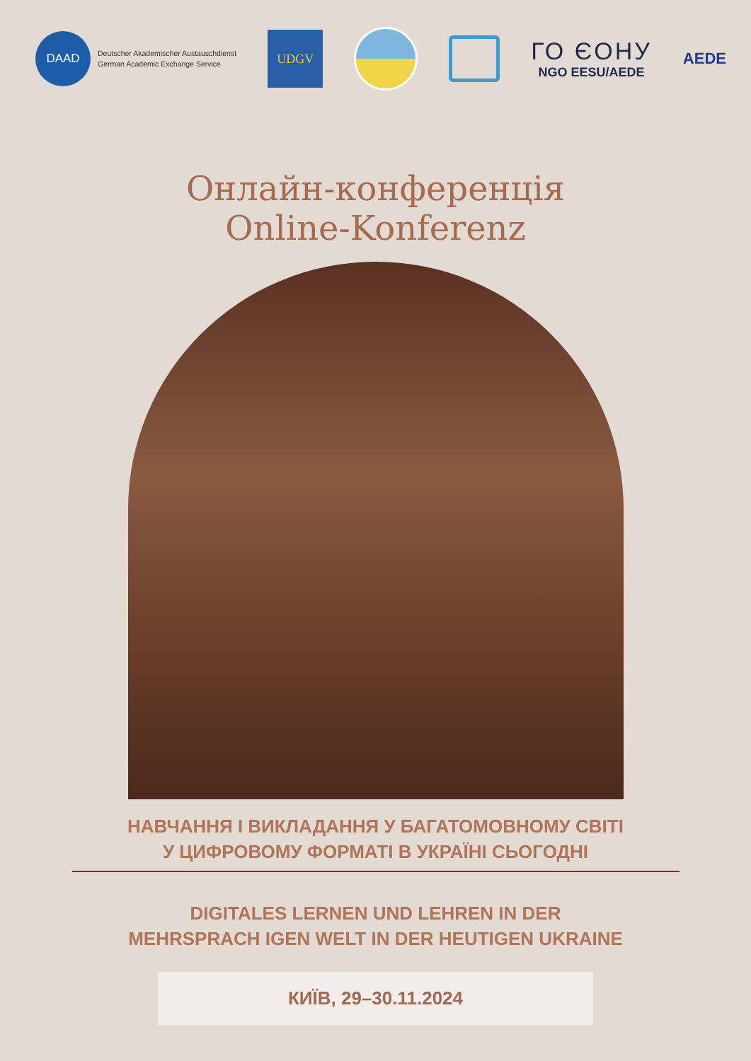DAAD
Deutscher Akademischer Austauschdienst
German Academic Exchange Service
UDGV
ГО ЄОНУ
NGO EESU/AEDE
AEDE
Онлайн-конференція Online-Konferenz
НАВЧАННЯ І ВИКЛАДАННЯ У БАГАТОМОВНОМУ СВІТІ
У ЦИФРОВОМУ ФОРМАТІ В УКРАЇНІ СЬОГОДНІ
DIGITALES LERNEN UND LEHREN IN DER
MEHRSPRACH IGEN WELT IN DER HEUTIGEN UKRAINE
КИЇВ, 29–30.11.2024